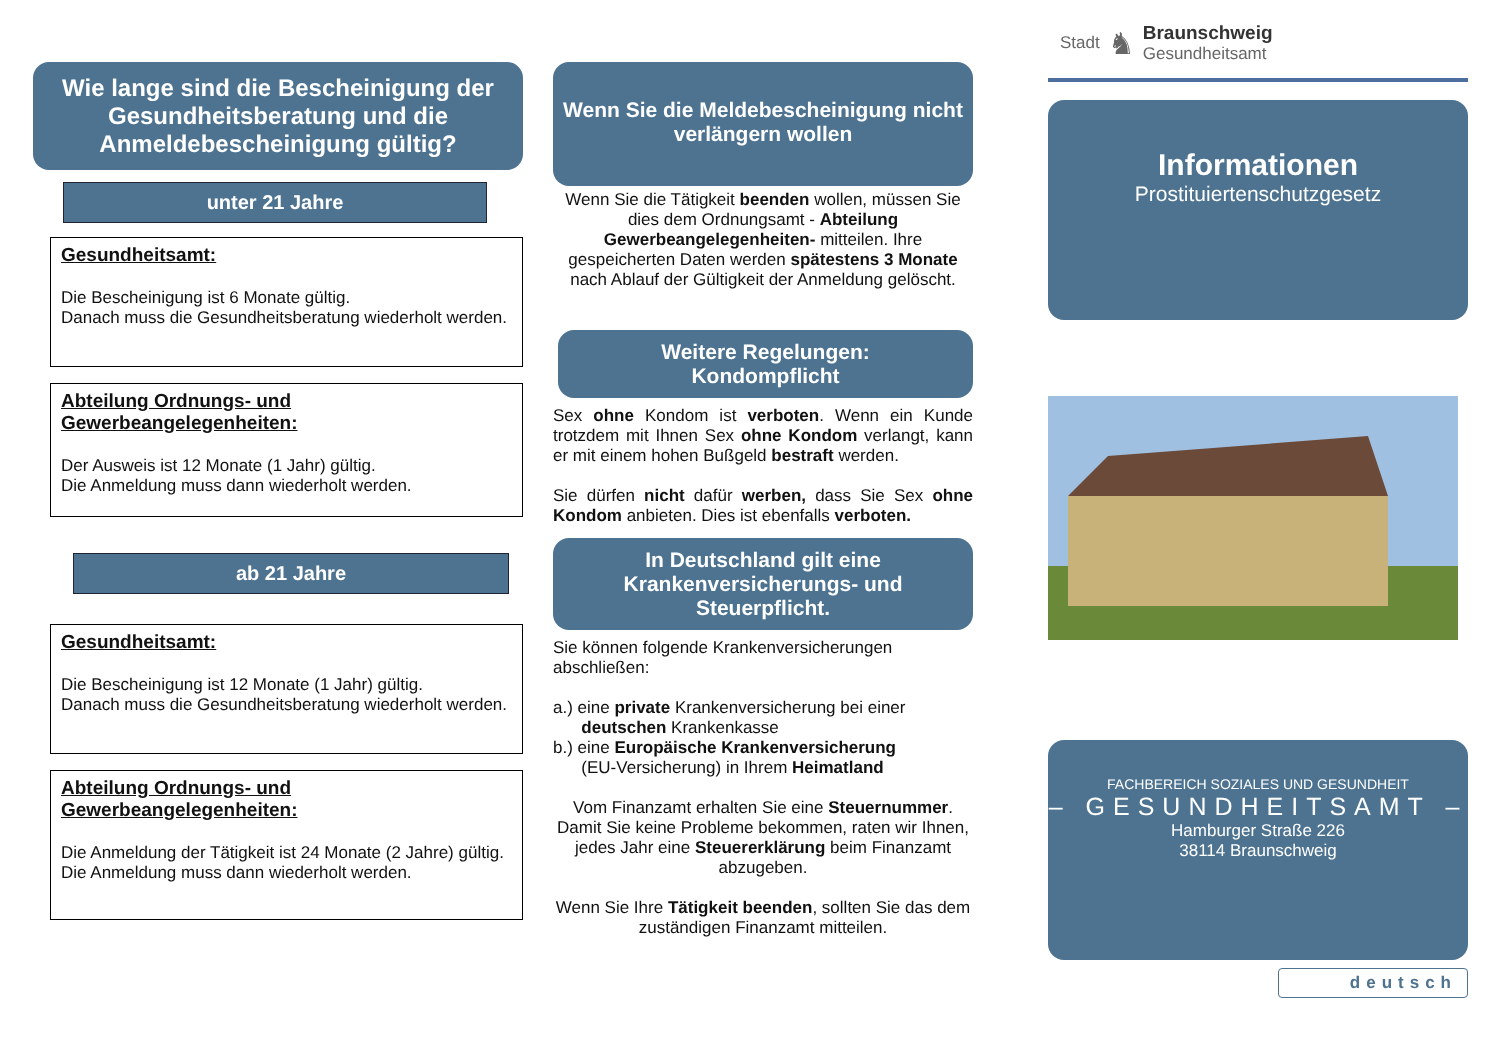Wie lange sind die Bescheinigung der Gesundheitsberatung und die Anmeldebescheinigung gültig?
unter 21 Jahre
Gesundheitsamt:
Die Bescheinigung ist 6 Monate gültig.
Danach muss die Gesundheitsberatung wiederholt werden.
Abteilung Ordnungs- und Gewerbeangelegenheiten:
Der Ausweis ist 12 Monate (1 Jahr) gültig.
Die Anmeldung muss dann wiederholt werden.
ab 21 Jahre
Gesundheitsamt:
Die Bescheinigung ist 12 Monate (1 Jahr) gültig.
Danach muss die Gesundheitsberatung wiederholt werden.
Abteilung Ordnungs- und Gewerbeangelegenheiten:
Die Anmeldung der Tätigkeit ist 24 Monate (2 Jahre) gültig.
Die Anmeldung muss dann wiederholt werden.
Wenn Sie die Meldebescheinigung nicht verlängern wollen
Wenn Sie die Tätigkeit beenden wollen, müssen Sie dies dem Ordnungsamt - Abteilung Gewerbeangelegenheiten- mitteilen. Ihre gespeicherten Daten werden spätestens 3 Monate nach Ablauf der Gültigkeit der Anmeldung gelöscht.
Weitere Regelungen:
Kondompflicht
Sex ohne Kondom ist verboten. Wenn ein Kunde trotzdem mit Ihnen Sex ohne Kondom verlangt, kann er mit einem hohen Bußgeld bestraft werden.
Sie dürfen nicht dafür werben, dass Sie Sex ohne Kondom anbieten. Dies ist ebenfalls verboten.
In Deutschland gilt eine Krankenversicherungs- und Steuerpflicht.
Sie können folgende Krankenversicherungen abschließen:
a.) eine private Krankenversicherung bei einer
deutschen Krankenkasse
b.) eine Europäische Krankenversicherung
(EU-Versicherung) in Ihrem Heimatland
Vom Finanzamt erhalten Sie eine Steuernummer. Damit Sie keine Probleme bekommen, raten wir Ihnen, jedes Jahr eine Steuererklärung beim Finanzamt abzugeben.
Wenn Sie Ihre Tätigkeit beenden, sollten Sie das dem zuständigen Finanzamt mitteilen.
Stadt ♞
Braunschweig
Gesundheitsamt
Informationen
Prostituiertenschutzgesetz
FACHBEREICH SOZIALES UND GESUNDHEIT
– GESUNDHEITSAMT –
Hamburger Straße 226
38114 Braunschweig
deutsch